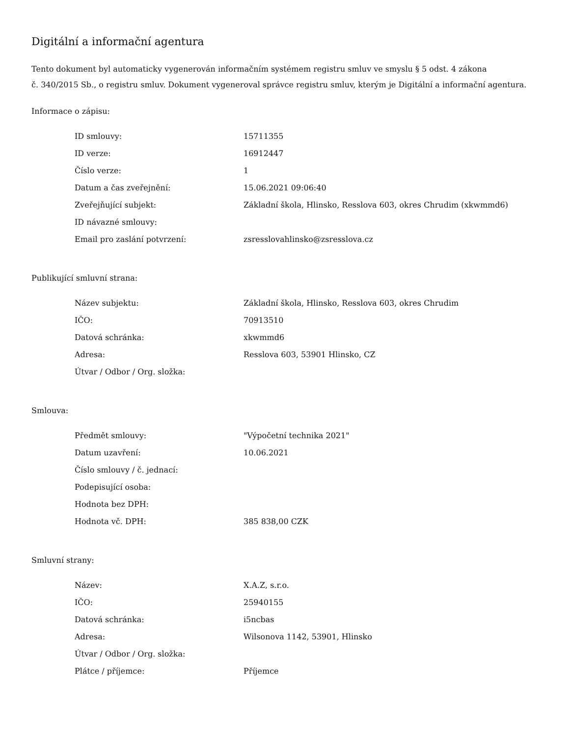Digitální a informační agentura
Tento dokument byl automaticky vygenerován informačním systémem registru smluv ve smyslu § 5 odst. 4 zákona
č. 340/2015 Sb., o registru smluv. Dokument vygeneroval správce registru smluv, kterým je Digitální a informační agentura.
Informace o zápisu:
| ID smlouvy: | 15711355 |
| ID verze: | 16912447 |
| Číslo verze: | 1 |
| Datum a čas zveřejnění: | 15.06.2021 09:06:40 |
| Zveřejňující subjekt: | Základní škola, Hlinsko, Resslova 603, okres Chrudim (xkwmmd6) |
| ID návazné smlouvy: | |
| Email pro zaslání potvrzení: | zsresslovahlinsko@zsresslova.cz |
Publikující smluvní strana:
| Název subjektu: | Základní škola, Hlinsko, Resslova 603, okres Chrudim |
| IČO: | 70913510 |
| Datová schránka: | xkwmmd6 |
| Adresa: | Resslova 603, 53901 Hlinsko, CZ |
| Útvar / Odbor / Org. složka: | |
Smlouva:
| Předmět smlouvy: | "Výpočetní technika 2021" |
| Datum uzavření: | 10.06.2021 |
| Číslo smlouvy / č. jednací: | |
| Podepisující osoba: | |
| Hodnota bez DPH: | |
| Hodnota vč. DPH: | 385 838,00 CZK |
Smluvní strany:
| Název: | X.A.Z, s.r.o. |
| IČO: | 25940155 |
| Datová schránka: | i5ncbas |
| Adresa: | Wilsonova 1142, 53901, Hlinsko |
| Útvar / Odbor / Org. složka: | |
| Plátce / příjemce: | Příjemce |